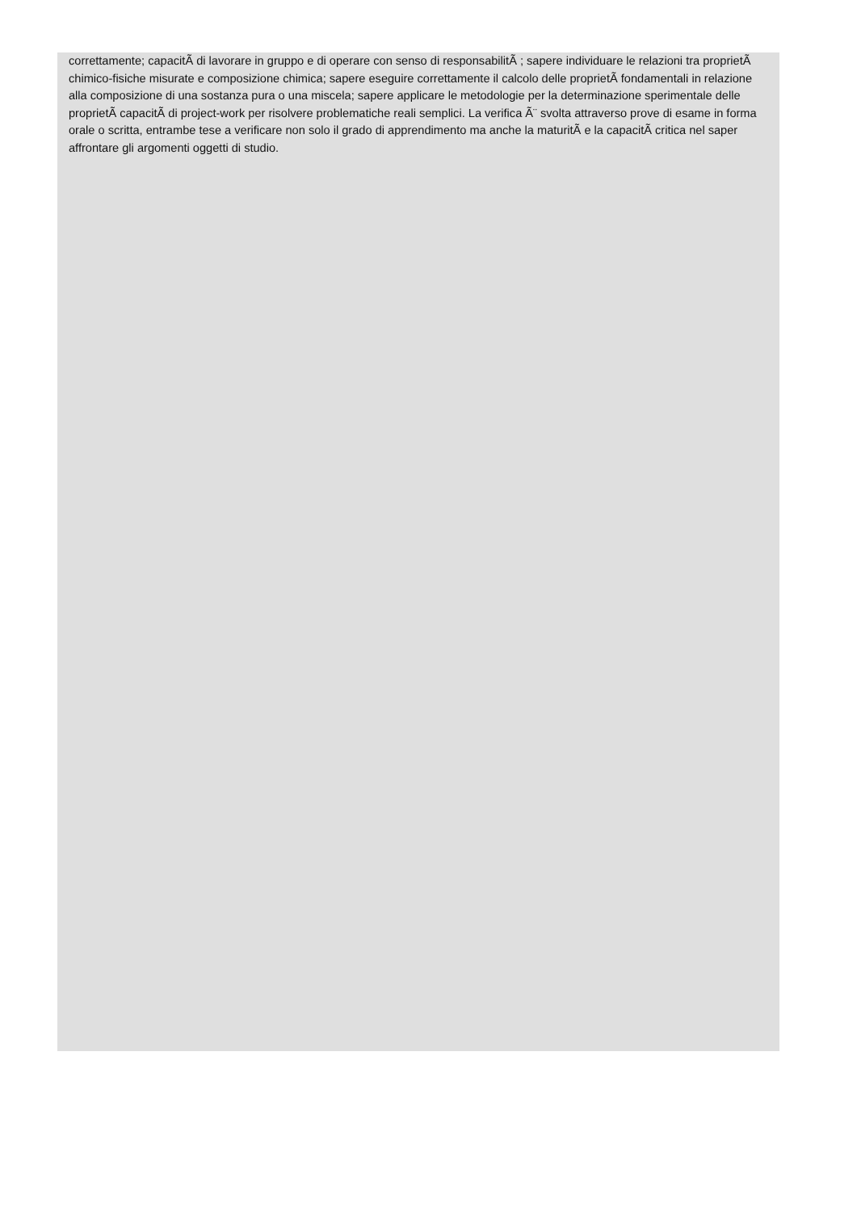correttamente; capacitÃ di lavorare in gruppo e di operare con senso di responsabilitÃ ; sapere individuare le relazioni tra proprietÃ chimico-fisiche misurate e composizione chimica; sapere eseguire correttamente il calcolo delle proprietÃ fondamentali in relazione alla composizione di una sostanza pura o una miscela; sapere applicare le metodologie per la determinazione sperimentale delle proprietÃ capacitÃ di project-work per risolvere problematiche reali semplici. La verifica Ã¨ svolta attraverso prove di esame in forma orale o scritta, entrambe tese a verificare non solo il grado di apprendimento ma anche la maturitÃ e la capacitÃ critica nel saper affrontare gli argomenti oggetti di studio.